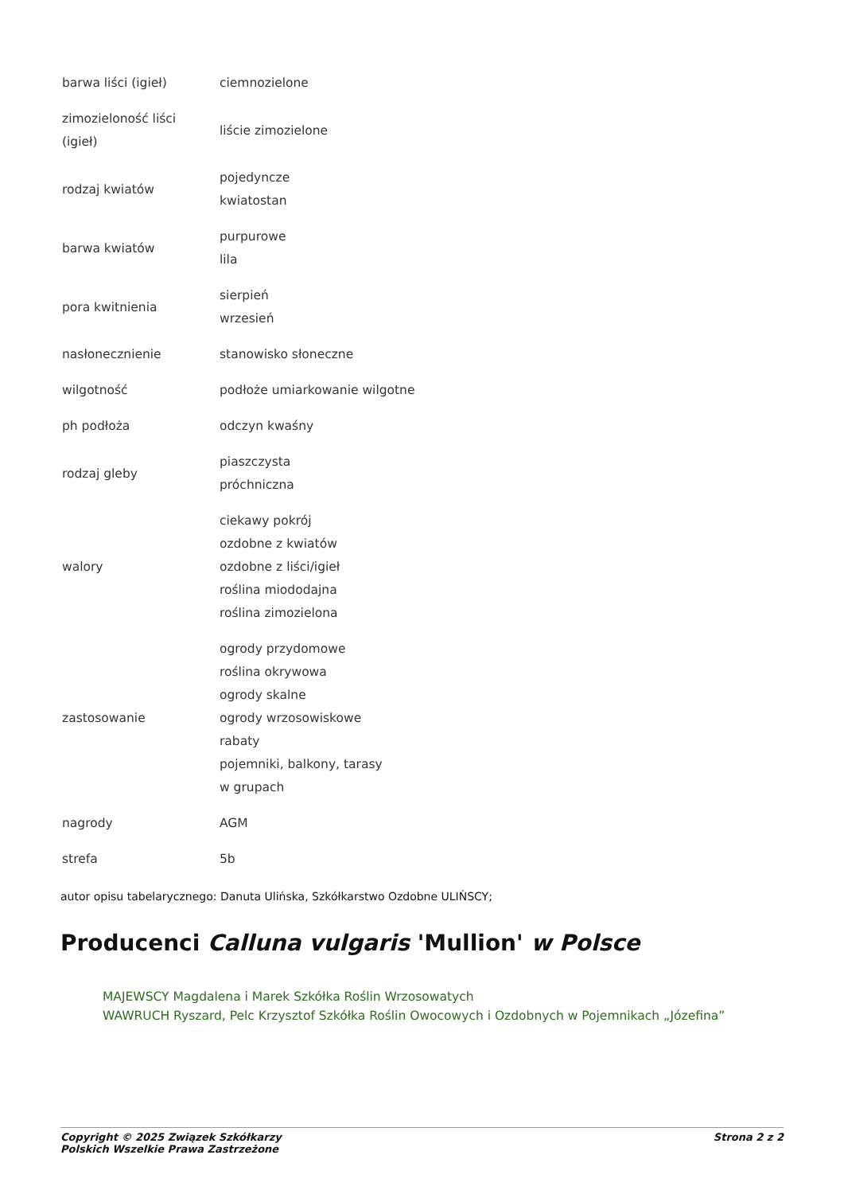| barwa liści (igieł) | ciemnozielone |
| zimozieloność liści (igieł) | liście zimozielone |
| rodzaj kwiatów | pojedyncze kwiatostan |
| barwa kwiatów | purpurowe lila |
| pora kwitnienia | sierpień wrzesień |
| nasłonecznienie | stanowisko słoneczne |
| wilgotność | podłoże umiarkowanie wilgotne |
| ph podłoża | odczyn kwaśny |
| rodzaj gleby | piaszczysta próchniczna |
| walory | ciekawy pokrój ozdobne z kwiatów ozdobne z liści/igieł roślina miododajna roślina zimozielona |
| zastosowanie | ogrody przydomowe roślina okrywowa ogrody skalne ogrody wrzosowiskowe rabaty pojemniki, balkony, tarasy w grupach |
| nagrody | AGM |
| strefa | 5b |
autor opisu tabelarycznego: Danuta Ulińska, Szkółkarstwo Ozdobne ULIŃSCY;
Producenci Calluna vulgaris 'Mullion' w Polsce
MAJEWSCY Magdalena i Marek Szkółka Roślin Wrzosowatych
WAWRUCH Ryszard, Pelc Krzysztof Szkółka Roślin Owocowych i Ozdobnych w Pojemnikach „Józefina”
Copyright © 2025 Związek Szkółkarzy
Polskich Wszelkie Prawa Zastrzeżone Strona 2 z 2